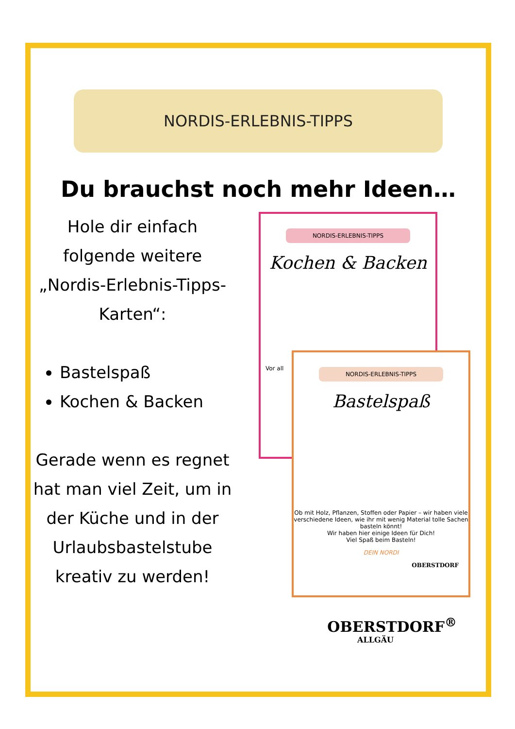NORDIS-ERLEBNIS-TIPPS
Du brauchst noch mehr Ideen…
Hole dir einfach folgende weitere „Nordis-Erlebnis-Tipps-Karten“:
Bastelspaß
Kochen & Backen
Gerade wenn es regnet hat man viel Zeit, um in der Küche und in der Urlaubsbastelstube kreativ zu werden!
NORDIS-ERLEBNIS-TIPPS
Kochen & Backen
Vor all
NORDIS-ERLEBNIS-TIPPS
Bastelspaß
Ob mit Holz, Pflanzen, Stoffen oder Papier – wir haben viele verschiedene Ideen, wie ihr mit wenig Material tolle Sachen basteln könnt!
Wir haben hier einige Ideen für Dich!
Viel Spaß beim Basteln!
DEIN NORDI
OBERSTDORF
OBERSTDORF<sup>®</sup>
ALLGÄU